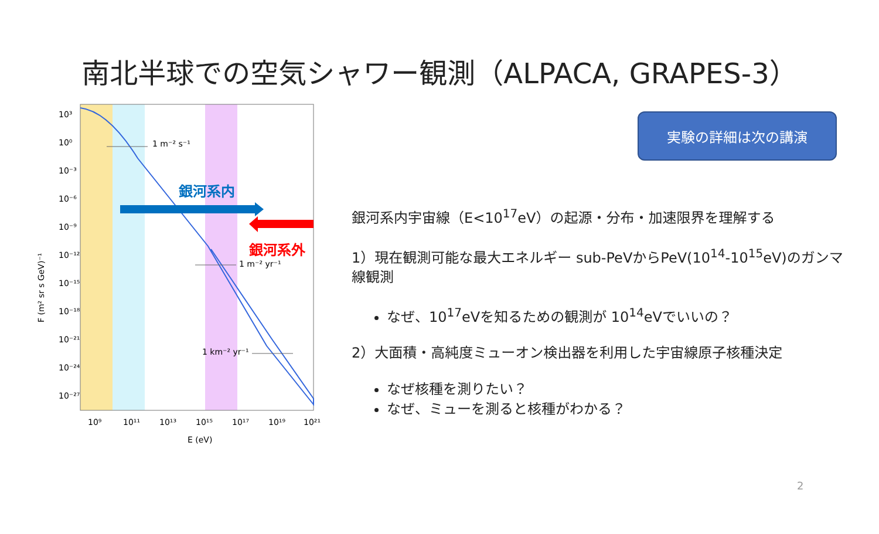南北半球での空気シャワー観測（ALPACA, GRAPES-3）
実験の詳細は次の講演
10³
10⁰
10⁻³
10⁻⁶
10⁻⁹
10⁻¹²
10⁻¹⁵
10⁻¹⁸
10⁻²¹
10⁻²⁴
10⁻²⁷
10⁹
10¹¹
10¹³
10¹⁵
10¹⁷
10¹⁹
10²¹
E (eV)
F (m² sr s GeV)⁻¹
1 m⁻² s⁻¹
1 m⁻² yr⁻¹
1 km⁻² yr⁻¹
銀河系内
銀河系外
銀河系内宇宙線（E<10<sup>17</sup>eV）の起源・分布・加速限界を理解する
1）現在観測可能な最大エネルギー sub-PeVからPeV(10<sup>14</sup>-10<sup>15</sup>eV)のガンマ線観測
なぜ、10<sup>17</sup>eVを知るための観測が 10<sup>14</sup>eVでいいの？
2）大面積・高純度ミューオン検出器を利用した宇宙線原子核種決定
なぜ核種を測りたい？
なぜ、ミューを測ると核種がわかる？
2